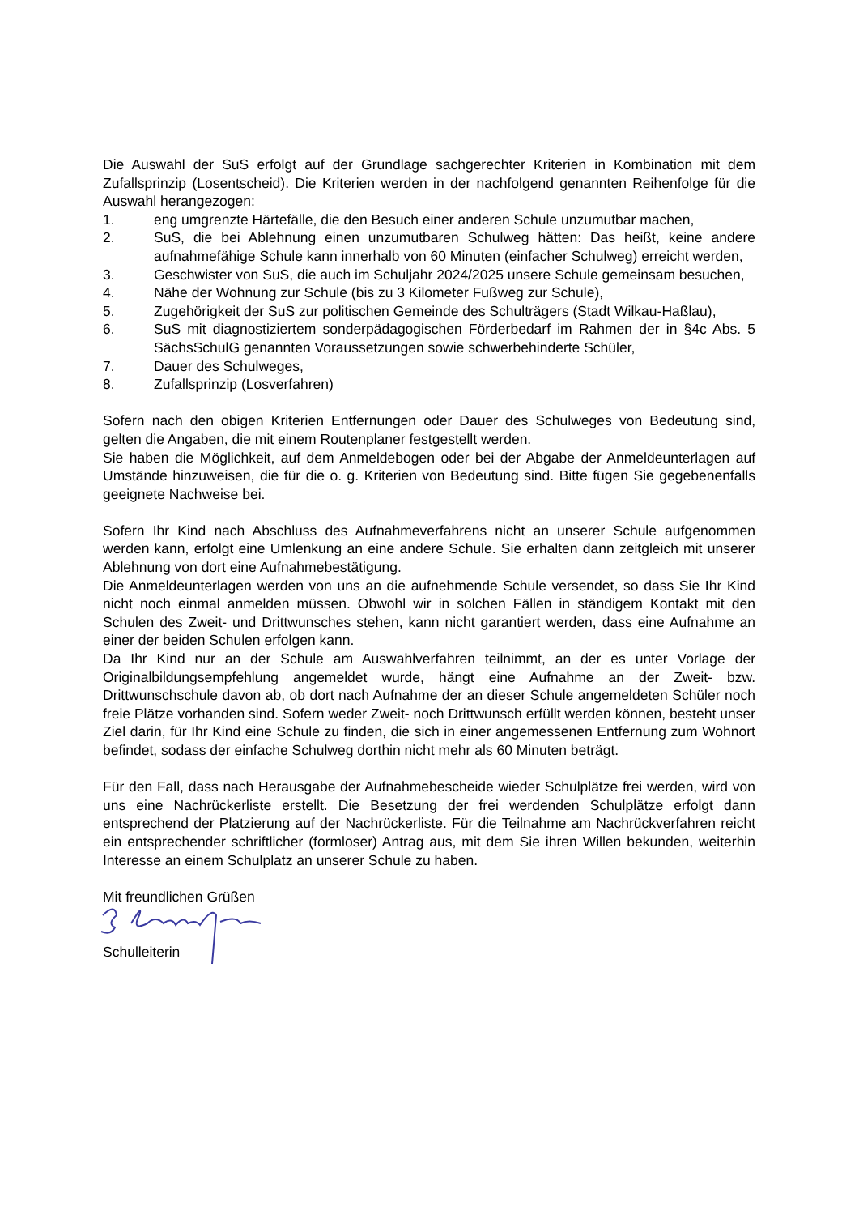Die Auswahl der SuS erfolgt auf der Grundlage sachgerechter Kriterien in Kombination mit dem Zufallsprinzip (Losentscheid). Die Kriterien werden in der nachfolgend genannten Reihenfolge für die Auswahl herangezogen:
1. eng umgrenzte Härtefälle, die den Besuch einer anderen Schule unzumutbar machen,
2. SuS, die bei Ablehnung einen unzumutbaren Schulweg hätten: Das heißt, keine andere aufnahmefähige Schule kann innerhalb von 60 Minuten (einfacher Schulweg) erreicht werden,
3. Geschwister von SuS, die auch im Schuljahr 2024/2025 unsere Schule gemeinsam besuchen,
4. Nähe der Wohnung zur Schule (bis zu 3 Kilometer Fußweg zur Schule),
5. Zugehörigkeit der SuS zur politischen Gemeinde des Schulträgers (Stadt Wilkau-Haßlau),
6. SuS mit diagnostiziertem sonderpädagogischen Förderbedarf im Rahmen der in §4c Abs. 5 SächsSchulG genannten Voraussetzungen sowie schwerbehinderte Schüler,
7. Dauer des Schulweges,
8. Zufallsprinzip (Losverfahren)
Sofern nach den obigen Kriterien Entfernungen oder Dauer des Schulweges von Bedeutung sind, gelten die Angaben, die mit einem Routenplaner festgestellt werden.
Sie haben die Möglichkeit, auf dem Anmeldebogen oder bei der Abgabe der Anmeldeunterlagen auf Umstände hinzuweisen, die für die o. g. Kriterien von Bedeutung sind. Bitte fügen Sie gegebenenfalls geeignete Nachweise bei.
Sofern Ihr Kind nach Abschluss des Aufnahmeverfahrens nicht an unserer Schule aufgenommen werden kann, erfolgt eine Umlenkung an eine andere Schule. Sie erhalten dann zeitgleich mit unserer Ablehnung von dort eine Aufnahmebestätigung.
Die Anmeldeunterlagen werden von uns an die aufnehmende Schule versendet, so dass Sie Ihr Kind nicht noch einmal anmelden müssen. Obwohl wir in solchen Fällen in ständigem Kontakt mit den Schulen des Zweit- und Drittwunsches stehen, kann nicht garantiert werden, dass eine Aufnahme an einer der beiden Schulen erfolgen kann.
Da Ihr Kind nur an der Schule am Auswahlverfahren teilnimmt, an der es unter Vorlage der Originalbildungsempfehlung angemeldet wurde, hängt eine Aufnahme an der Zweit- bzw. Drittwunschschule davon ab, ob dort nach Aufnahme der an dieser Schule angemeldeten Schüler noch freie Plätze vorhanden sind. Sofern weder Zweit- noch Drittwunsch erfüllt werden können, besteht unser Ziel darin, für Ihr Kind eine Schule zu finden, die sich in einer angemessenen Entfernung zum Wohnort befindet, sodass der einfache Schulweg dorthin nicht mehr als 60 Minuten beträgt.
Für den Fall, dass nach Herausgabe der Aufnahmebescheide wieder Schulplätze frei werden, wird von uns eine Nachrückerliste erstellt. Die Besetzung der frei werdenden Schulplätze erfolgt dann entsprechend der Platzierung auf der Nachrückerliste. Für die Teilnahme am Nachrückverfahren reicht ein entsprechender schriftlicher (formloser) Antrag aus, mit dem Sie ihren Willen bekunden, weiterhin Interesse an einem Schulplatz an unserer Schule zu haben.
Mit freundlichen Grüßen
Schulleiterin